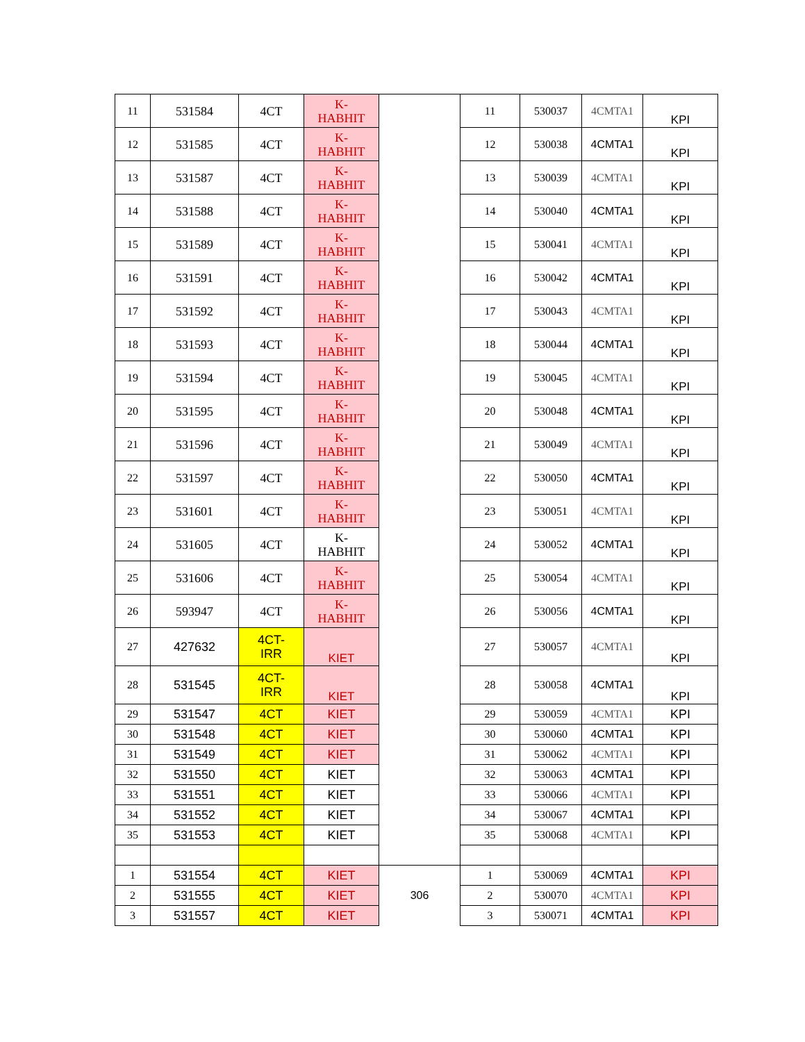| 11 | 531584 | 4CT | K- HABHIT | | 11 | 530037 | 4CMTA1 | KPI |
| 12 | 531585 | 4CT | K- HABHIT | | 12 | 530038 | 4CMTA1 | KPI |
| 13 | 531587 | 4CT | K- HABHIT | | 13 | 530039 | 4CMTA1 | KPI |
| 14 | 531588 | 4CT | K- HABHIT | | 14 | 530040 | 4CMTA1 | KPI |
| 15 | 531589 | 4CT | K- HABHIT | | 15 | 530041 | 4CMTA1 | KPI |
| 16 | 531591 | 4CT | K- HABHIT | | 16 | 530042 | 4CMTA1 | KPI |
| 17 | 531592 | 4CT | K- HABHIT | | 17 | 530043 | 4CMTA1 | KPI |
| 18 | 531593 | 4CT | K- HABHIT | | 18 | 530044 | 4CMTA1 | KPI |
| 19 | 531594 | 4CT | K- HABHIT | | 19 | 530045 | 4CMTA1 | KPI |
| 20 | 531595 | 4CT | K- HABHIT | | 20 | 530048 | 4CMTA1 | KPI |
| 21 | 531596 | 4CT | K- HABHIT | | 21 | 530049 | 4CMTA1 | KPI |
| 22 | 531597 | 4CT | K- HABHIT | | 22 | 530050 | 4CMTA1 | KPI |
| 23 | 531601 | 4CT | K- HABHIT | | 23 | 530051 | 4CMTA1 | KPI |
| 24 | 531605 | 4CT | K- HABHIT | | 24 | 530052 | 4CMTA1 | KPI |
| 25 | 531606 | 4CT | K- HABHIT | | 25 | 530054 | 4CMTA1 | KPI |
| 26 | 593947 | 4CT | K- HABHIT | | 26 | 530056 | 4CMTA1 | KPI |
| 27 | 427632 | 4CT- IRR | KIET | | 27 | 530057 | 4CMTA1 | KPI |
| 28 | 531545 | 4CT- IRR | KIET | | 28 | 530058 | 4CMTA1 | KPI |
| 29 | 531547 | 4CT | KIET | | 29 | 530059 | 4CMTA1 | KPI |
| 30 | 531548 | 4CT | KIET | | 30 | 530060 | 4CMTA1 | KPI |
| 31 | 531549 | 4CT | KIET | | 31 | 530062 | 4CMTA1 | KPI |
| 32 | 531550 | 4CT | KIET | | 32 | 530063 | 4CMTA1 | KPI |
| 33 | 531551 | 4CT | KIET | | 33 | 530066 | 4CMTA1 | KPI |
| 34 | 531552 | 4CT | KIET | | 34 | 530067 | 4CMTA1 | KPI |
| 35 | 531553 | 4CT | KIET | | 35 | 530068 | 4CMTA1 | KPI |
| 1 | 531554 | 4CT | KIET | 306 | 1 | 530069 | 4CMTA1 | KPI |
| 2 | 531555 | 4CT | KIET | | 2 | 530070 | 4CMTA1 | KPI |
| 3 | 531557 | 4CT | KIET | | 3 | 530071 | 4CMTA1 | KPI |